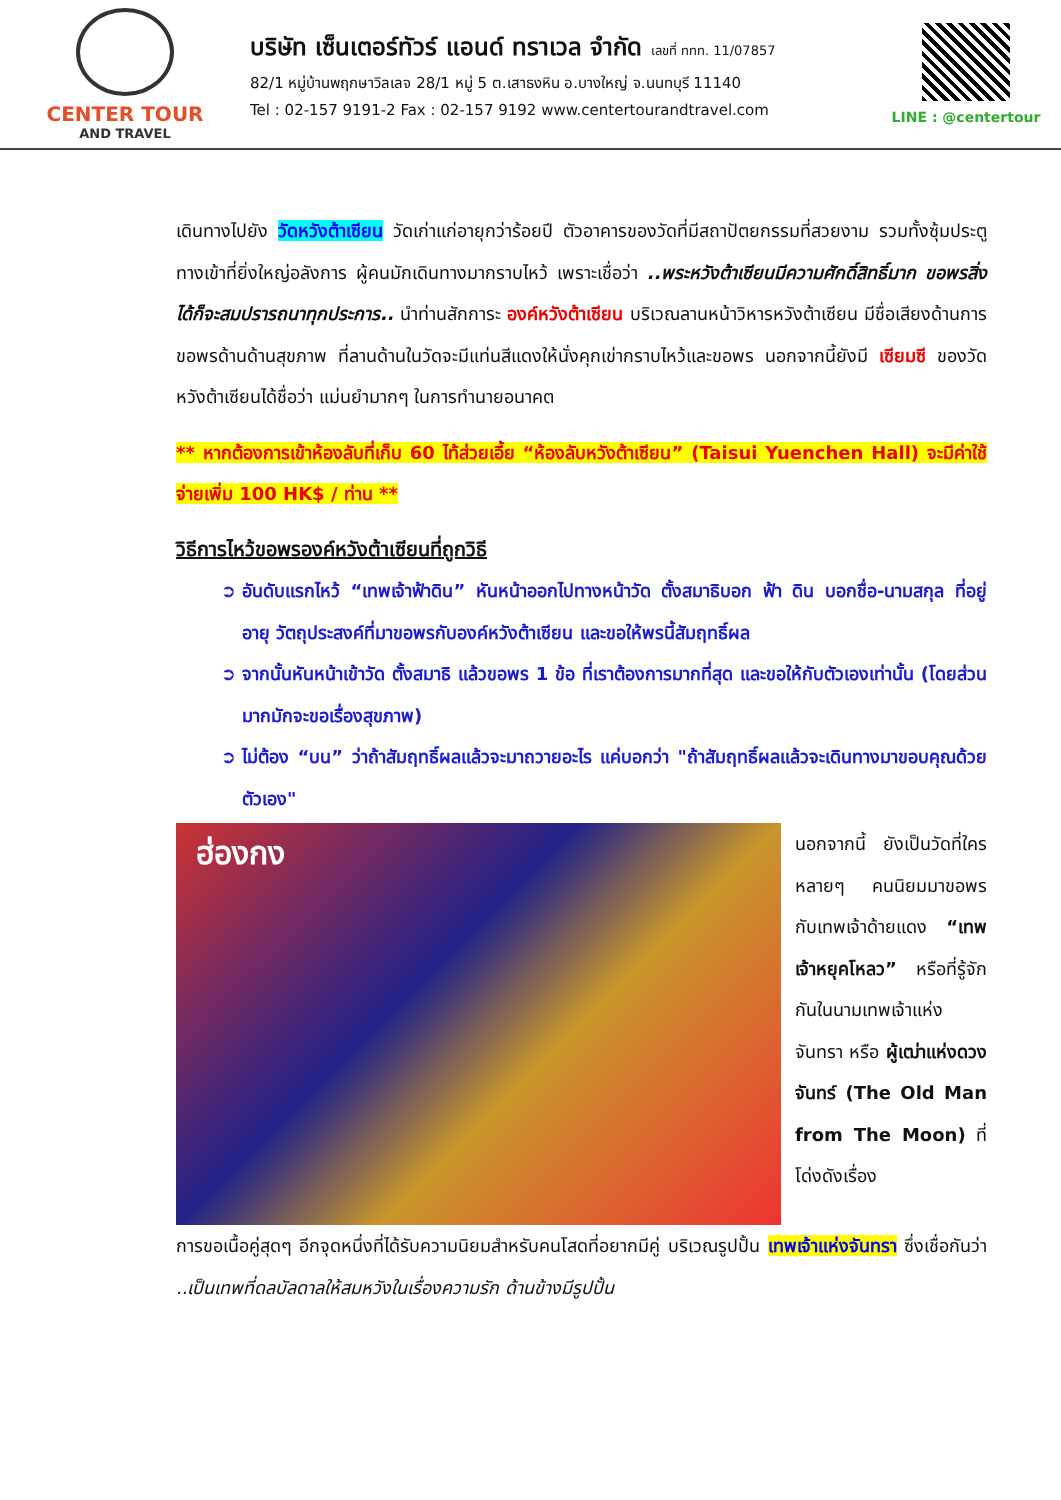CENTER TOUR
AND TRAVEL
บริษัท เซ็นเตอร์ทัวร์ แอนด์ ทราเวล จำกัด เลขที่ ททท. 11/07857
82/1 หมู่บ้านพฤกษาวิลเลจ 28/1 หมู่ 5 ต.เสาธงหิน อ.บางใหญ่ จ.นนทบุรี 11140
Tel : 02-157 9191-2 Fax : 02-157 9192 www.centertourandtravel.com
LINE : @centertour
เดินทางไปยัง วัดหวังต้าเซียน วัดเก่าแก่อายุกว่าร้อยปี ตัวอาคารของวัดที่มีสถาปัตยกรรมที่สวยงาม รวมทั้งซุ้มประตูทางเข้าที่ยิ่งใหญ่อลังการ ผู้คนมักเดินทางมากราบไหว้ เพราะเชื่อว่า ..พระหวังต้าเซียนมีความศักดิ์สิทธิ์มาก ขอพรสิ่งได้ก็จะสมปรารถนาทุกประการ.. นำท่านสักการะ องค์หวังต้าเซียน บริเวณลานหน้าวิหารหวังต้าเซียน มีชื่อเสียงด้านการขอพรด้านด้านสุขภาพ ที่ลานด้านในวัดจะมีแท่นสีแดงให้นั่งคุกเข่ากราบไหว้และขอพร นอกจากนี้ยังมี เซียมซี ของวัดหวังต้าเซียนได้ชื่อว่า แม่นยำมากๆ ในการทำนายอนาคต
** หากต้องการเข้าห้องลับที่เก็บ 60 ไท้ส่วยเอี้ย “ห้องลับหวังต้าเซียน” (Taisui Yuenchen Hall) จะมีค่าใช้จ่ายเพิ่ม 100 HK$ / ท่าน **
วิธีการไหว้ขอพรองค์หวังต้าเซียนที่ถูกวิธี
อันดับแรกไหว้ “เทพเจ้าฟ้าดิน” หันหน้าออกไปทางหน้าวัด ตั้งสมาธิบอก ฟ้า ดิน บอกชื่อ-นามสกุล ที่อยู่ อายุ วัตถุประสงค์ที่มาขอพรกับองค์หวังต้าเซียน และขอให้พรนี้สัมฤทธิ์ผล
จากนั้นหันหน้าเข้าวัด ตั้งสมาธิ แล้วขอพร 1 ข้อ ที่เราต้องการมากที่สุด และขอให้กับตัวเองเท่านั้น (โดยส่วนมากมักจะขอเรื่องสุขภาพ)
ไม่ต้อง “บน” ว่าถ้าสัมฤทธิ์ผลแล้วจะมาถวายอะไร แค่บอกว่า "ถ้าสัมฤทธิ์ผลแล้วจะเดินทางมาขอบคุณด้วยตัวเอง"
ฮ่องกง
นอกจากนี้ ยังเป็นวัดที่ใครหลายๆ คนนิยมมาขอพรกับเทพเจ้าด้ายแดง “เทพเจ้าหยุคโหลว” หรือที่รู้จักกันในนามเทพเจ้าแห่งจันทรา หรือ ผู้เฒ่าแห่งดวงจันทร์ (The Old Man from The Moon) ที่โด่งดังเรื่อง
การขอเนื้อคู่สุดๆ อีกจุดหนึ่งที่ได้รับความนิยมสำหรับคนโสดที่อยากมีคู่ บริเวณรูปปั้น เทพเจ้าแห่งจันทรา ซึ่งเชื่อกันว่า ..เป็นเทพที่ดลบัลดาลให้สมหวังในเรื่องความรัก ด้านข้างมีรูปปั้น